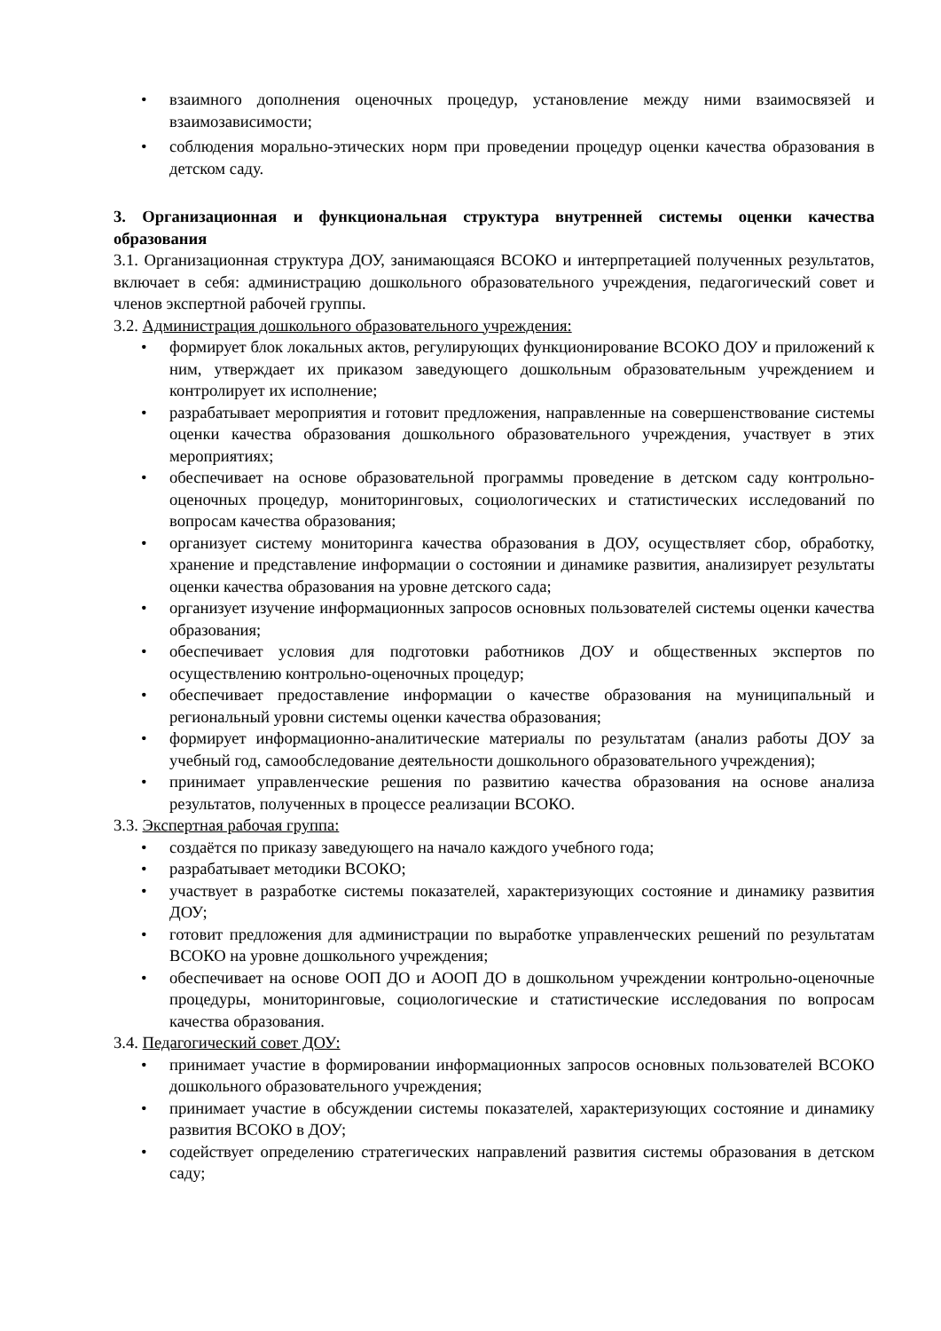• взаимного дополнения оценочных процедур, установление между ними взаимосвязей и взаимозависимости;
• соблюдения морально-этических норм при проведении процедур оценки качества образования в детском саду.
3. Организационная и функциональная структура внутренней системы оценки качества образования
3.1. Организационная структура ДОУ, занимающаяся ВСОКО и интерпретацией полученных результатов, включает в себя: администрацию дошкольного образовательного учреждения, педагогический совет и членов экспертной рабочей группы.
3.2. Администрация дошкольного образовательного учреждения:
• формирует блок локальных актов, регулирующих функционирование ВСОКО ДОУ и приложений к ним, утверждает их приказом заведующего дошкольным образовательным учреждением и контролирует их исполнение;
• разрабатывает мероприятия и готовит предложения, направленные на совершенствование системы оценки качества образования дошкольного образовательного учреждения, участвует в этих мероприятиях;
• обеспечивает на основе образовательной программы проведение в детском саду контрольно-оценочных процедур, мониторинговых, социологических и статистических исследований по вопросам качества образования;
• организует систему мониторинга качества образования в ДОУ, осуществляет сбор, обработку, хранение и представление информации о состоянии и динамике развития, анализирует результаты оценки качества образования на уровне детского сада;
• организует изучение информационных запросов основных пользователей системы оценки качества образования;
• обеспечивает условия для подготовки работников ДОУ и общественных экспертов по осуществлению контрольно-оценочных процедур;
• обеспечивает предоставление информации о качестве образования на муниципальный и региональный уровни системы оценки качества образования;
• формирует информационно-аналитические материалы по результатам (анализ работы ДОУ за учебный год, самообследование деятельности дошкольного образовательного учреждения);
• принимает управленческие решения по развитию качества образования на основе анализа результатов, полученных в процессе реализации ВСОКО.
3.3. Экспертная рабочая группа:
• создаётся по приказу заведующего на начало каждого учебного года;
• разрабатывает методики ВСОКО;
• участвует в разработке системы показателей, характеризующих состояние и динамику развития ДОУ;
• готовит предложения для администрации по выработке управленческих решений по результатам ВСОКО на уровне дошкольного учреждения;
• обеспечивает на основе ООП ДО и АООП ДО в дошкольном учреждении контрольно-оценочные процедуры, мониторинговые, социологические и статистические исследования по вопросам качества образования.
3.4. Педагогический совет ДОУ:
• принимает участие в формировании информационных запросов основных пользователей ВСОКО дошкольного образовательного учреждения;
• принимает участие в обсуждении системы показателей, характеризующих состояние и динамику развития ВСОКО в ДОУ;
• содействует определению стратегических направлений развития системы образования в детском саду;